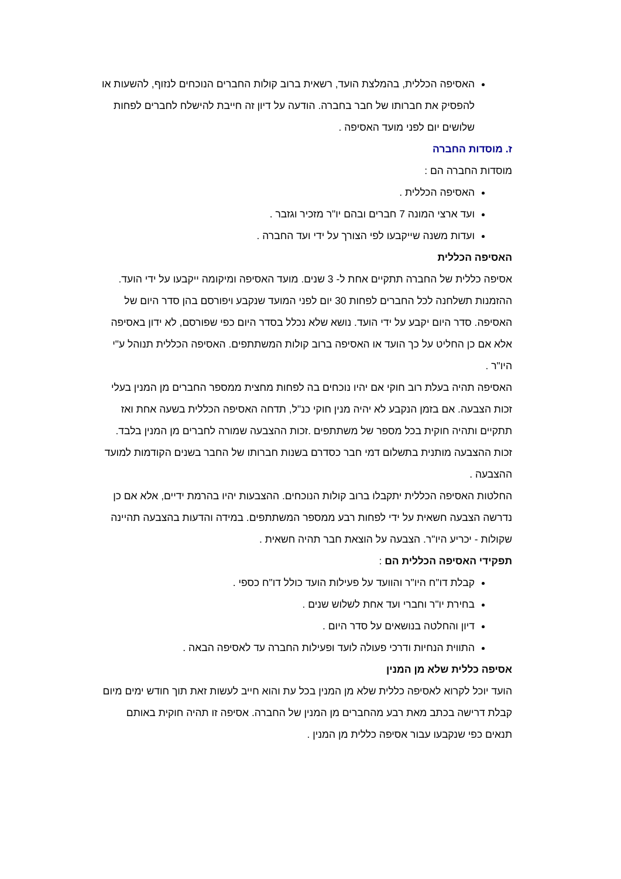האסיפה הכללית, בהמלצת הועד, רשאית ברוב קולות החברים הנוכחים לנזוף, להשעות או להפסיק את חברותו של חבר בחברה. הודעה על דיון זה חייבת להישלח לחברים לפחות שלושים יום לפני מועד האסיפה .
ז. מוסדות החברה
מוסדות החברה הם :
האסיפה הכללית .
ועד ארצי המונה 7 חברים ובהם יו"ר מזכיר וגזבר .
ועדות משנה שייקבעו לפי הצורך על ידי ועד החברה .
האסיפה הכללית
אסיפה כללית של החברה תתקיים אחת ל- 3 שנים. מועד האסיפה ומיקומה ייקבעו על ידי הועד. ההזמנות תשלחנה לכל החברים לפחות 30 יום לפני המועד שנקבע ויפורסם בהן סדר היום של האסיפה. סדר היום יקבע על ידי הועד. נושא שלא נכלל בסדר היום כפי שפורסם, לא ידון באסיפה אלא אם כן החליט על כך הועד או האסיפה ברוב קולות המשתתפים. האסיפה הכללית תנוהל ע"י היו"ר .
האסיפה תהיה בעלת רוב חוקי אם יהיו נוכחים בה לפחות מחצית ממספר החברים מן המנין בעלי זכות הצבעה. אם בזמן הנקבע לא יהיה מנין חוקי כנ"ל, תדחה האסיפה הכללית בשעה אחת ואז תתקיים ותהיה חוקית בכל מספר של משתתפים .זכות ההצבעה שמורה לחברים מן המנין בלבד. זכות ההצבעה מותנית בתשלום דמי חבר כסדרם בשנות חברותו של החבר בשנים הקודמות למועד ההצבעה .
החלטות האסיפה הכללית יתקבלו ברוב קולות הנוכחים. ההצבעות יהיו בהרמת ידיים, אלא אם כן נדרשה הצבעה חשאית על ידי לפחות רבע ממספר המשתתפים. במידה והדעות בהצבעה תהיינה שקולות - יכריע היו"ר. הצבעה על הוצאת חבר תהיה חשאית .
תפקידי האסיפה הכללית הם :
קבלת דו"ח היו"ר והוועד על פעילות הועד כולל דו"ח כספי .
בחירת יו"ר וחברי ועד אחת לשלוש שנים .
דיון והחלטה בנושאים על סדר היום .
התווית הנחיות ודרכי פעולה לועד ופעילות החברה עד לאסיפה הבאה .
אסיפה כללית שלא מן המנין
הועד יוכל לקרוא לאסיפה כללית שלא מן המנין בכל עת והוא חייב לעשות זאת תוך חודש ימים מיום קבלת דרישה בכתב מאת רבע מהחברים מן המנין של החברה. אסיפה זו תהיה חוקית באותם תנאים כפי שנקבעו עבור אסיפה כללית מן המנין .